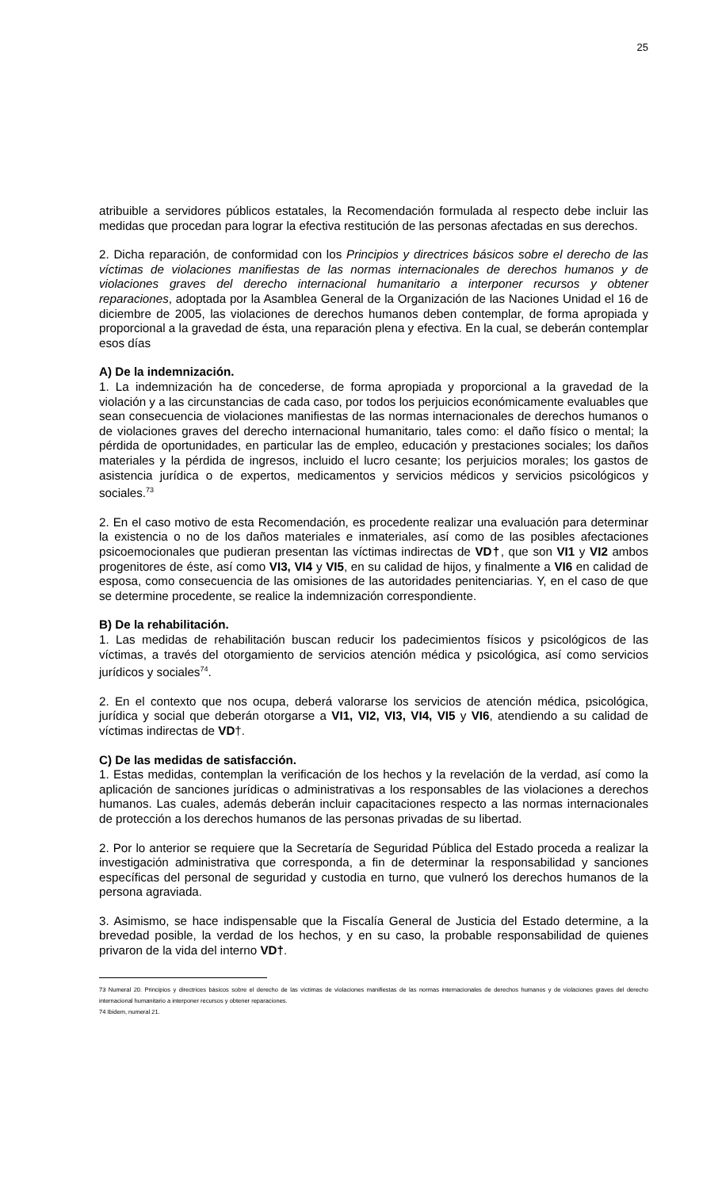25
atribuible a servidores públicos estatales, la Recomendación formulada al respecto debe incluir las medidas que procedan para lograr la efectiva restitución de las personas afectadas en sus derechos.
2. Dicha reparación, de conformidad con los Principios y directrices básicos sobre el derecho de las víctimas de violaciones manifiestas de las normas internacionales de derechos humanos y de violaciones graves del derecho internacional humanitario a interponer recursos y obtener reparaciones, adoptada por la Asamblea General de la Organización de las Naciones Unidad el 16 de diciembre de 2005, las violaciones de derechos humanos deben contemplar, de forma apropiada y proporcional a la gravedad de ésta, una reparación plena y efectiva. En la cual, se deberán contemplar esos días
A) De la indemnización.
1. La indemnización ha de concederse, de forma apropiada y proporcional a la gravedad de la violación y a las circunstancias de cada caso, por todos los perjuicios económicamente evaluables que sean consecuencia de violaciones manifiestas de las normas internacionales de derechos humanos o de violaciones graves del derecho internacional humanitario, tales como: el daño físico o mental; la pérdida de oportunidades, en particular las de empleo, educación y prestaciones sociales; los daños materiales y la pérdida de ingresos, incluido el lucro cesante; los perjuicios morales; los gastos de asistencia jurídica o de expertos, medicamentos y servicios médicos y servicios psicológicos y sociales.<sup>73</sup>
2. En el caso motivo de esta Recomendación, es procedente realizar una evaluación para determinar la existencia o no de los daños materiales e inmateriales, así como de las posibles afectaciones psicoemocionales que pudieran presentan las víctimas indirectas de VD†, que son VI1 y VI2 ambos progenitores de éste, así como VI3, VI4 y VI5, en su calidad de hijos, y finalmente a VI6 en calidad de esposa, como consecuencia de las omisiones de las autoridades penitenciarias. Y, en el caso de que se determine procedente, se realice la indemnización correspondiente.
B) De la rehabilitación.
1. Las medidas de rehabilitación buscan reducir los padecimientos físicos y psicológicos de las víctimas, a través del otorgamiento de servicios atención médica y psicológica, así como servicios jurídicos y sociales<sup>74</sup>.
2. En el contexto que nos ocupa, deberá valorarse los servicios de atención médica, psicológica, jurídica y social que deberán otorgarse a VI1, VI2, VI3, VI4, VI5 y VI6, atendiendo a su calidad de víctimas indirectas de VD†.
C) De las medidas de satisfacción.
1. Estas medidas, contemplan la verificación de los hechos y la revelación de la verdad, así como la aplicación de sanciones jurídicas o administrativas a los responsables de las violaciones a derechos humanos. Las cuales, además deberán incluir capacitaciones respecto a las normas internacionales de protección a los derechos humanos de las personas privadas de su libertad.
2. Por lo anterior se requiere que la Secretaría de Seguridad Pública del Estado proceda a realizar la investigación administrativa que corresponda, a fin de determinar la responsabilidad y sanciones específicas del personal de seguridad y custodia en turno, que vulneró los derechos humanos de la persona agraviada.
3. Asimismo, se hace indispensable que la Fiscalía General de Justicia del Estado determine, a la brevedad posible, la verdad de los hechos, y en su caso, la probable responsabilidad de quienes privaron de la vida del interno VD†.
73 Numeral 20. Principios y directrices básicos sobre el derecho de las víctimas de violaciones manifiestas de las normas internacionales de derechos humanos y de violaciones graves del derecho internacional humanitario a interponer recursos y obtener reparaciones.
74 Ibidem, numeral 21.